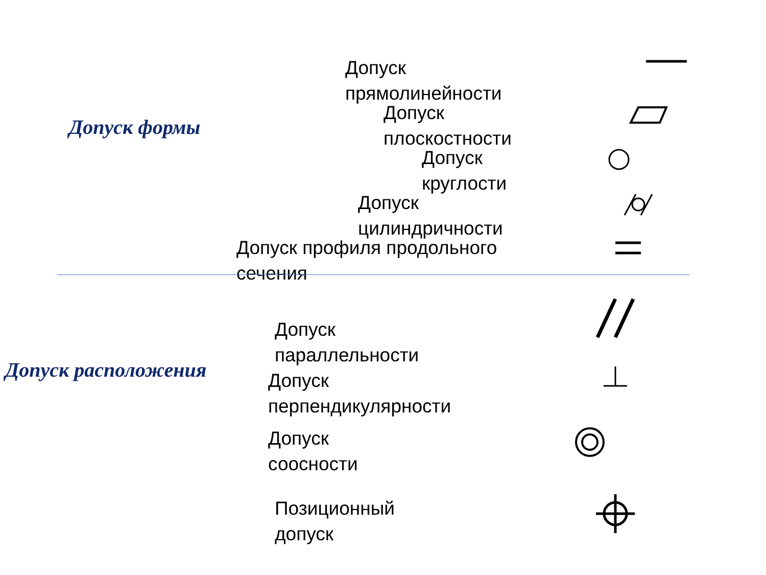Допуск формы
Допуск
прямолинейности
Допуск
плоскостности
Допуск
круглости
Допуск
цилиндричности
Допуск профиля продольного
сечения
Допуск расположения
Допуск
параллельности
Допуск
перпендикулярности
Допуск
соосности
Позиционный
допуск